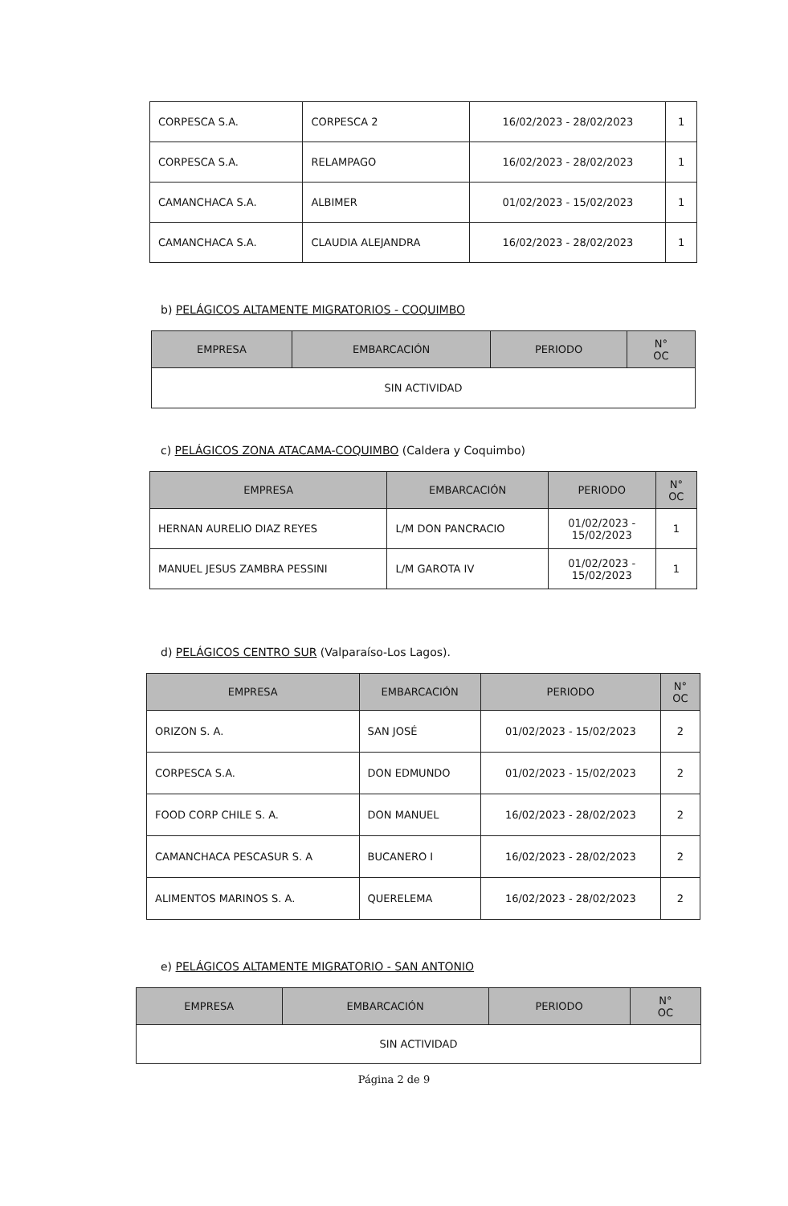| CORPESCA S.A. | CORPESCA 2 | 16/02/2023 - 28/02/2023 | 1 |
| CORPESCA S.A. | RELAMPAGO | 16/02/2023 - 28/02/2023 | 1 |
| CAMANCHACA S.A. | ALBIMER | 01/02/2023 - 15/02/2023 | 1 |
| CAMANCHACA S.A. | CLAUDIA ALEJANDRA | 16/02/2023 - 28/02/2023 | 1 |
b) PELÁGICOS ALTAMENTE MIGRATORIOS - COQUIMBO
| EMPRESA | EMBARCACIÓN | PERIODO | N° OC |
| --- | --- | --- | --- |
| SIN ACTIVIDAD | | | |
c) PELÁGICOS ZONA ATACAMA-COQUIMBO (Caldera y Coquimbo)
| EMPRESA | EMBARCACIÓN | PERIODO | N° OC |
| --- | --- | --- | --- |
| HERNAN AURELIO DIAZ REYES | L/M DON PANCRACIO | 01/02/2023 - 15/02/2023 | 1 |
| MANUEL JESUS ZAMBRA PESSINI | L/M GAROTA IV | 01/02/2023 - 15/02/2023 | 1 |
d) PELÁGICOS CENTRO SUR (Valparaíso-Los Lagos).
| EMPRESA | EMBARCACIÓN | PERIODO | N° OC |
| --- | --- | --- | --- |
| ORIZON S. A. | SAN JOSÉ | 01/02/2023 - 15/02/2023 | 2 |
| CORPESCA S.A. | DON EDMUNDO | 01/02/2023 - 15/02/2023 | 2 |
| FOOD CORP CHILE S. A. | DON MANUEL | 16/02/2023 - 28/02/2023 | 2 |
| CAMANCHACA PESCASUR S. A | BUCANERO I | 16/02/2023 - 28/02/2023 | 2 |
| ALIMENTOS MARINOS S. A. | QUERELEMA | 16/02/2023 - 28/02/2023 | 2 |
e) PELÁGICOS ALTAMENTE MIGRATORIO - SAN ANTONIO
| EMPRESA | EMBARCACIÓN | PERIODO | N° OC |
| --- | --- | --- | --- |
| SIN ACTIVIDAD | | | |
Página 2 de 9